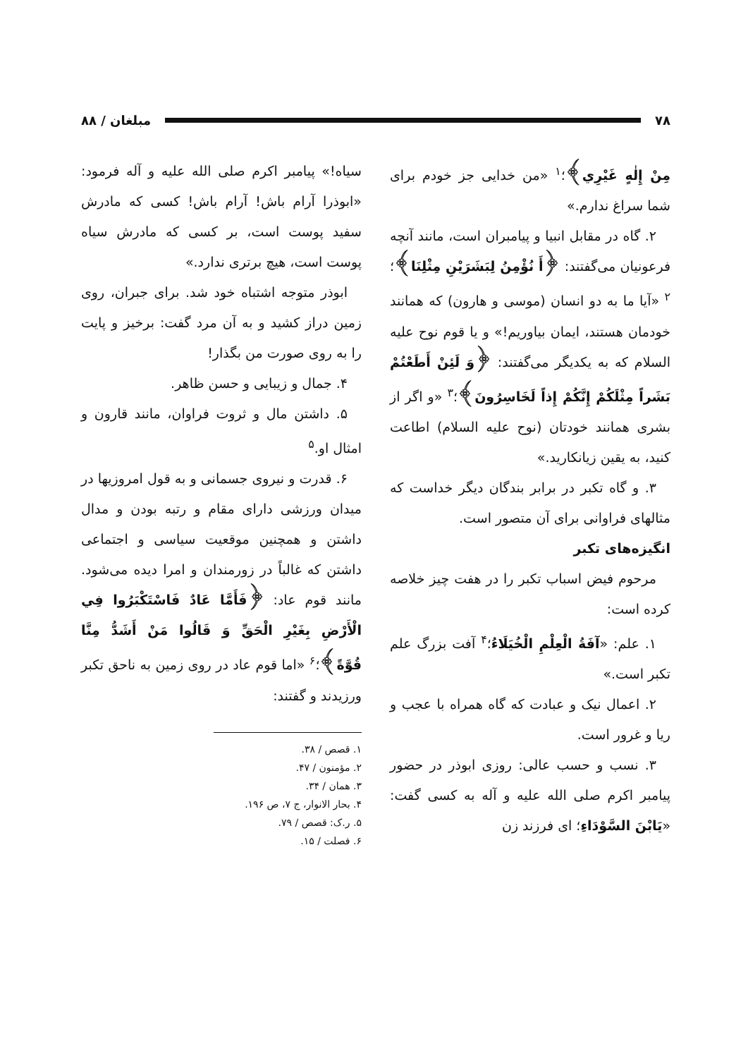۷۸ مبلغان / ۸۸
مِنْ إِلٰهٍ غَيْرِي﴾؛<sup>۱</sup> «من خدایی جز خودم برای شما سراغ ندارم.»
۲. گاه در مقابل انبیا و پیامبران است، مانند آنچه فرعونیان می‌گفتند: ﴿أَ نُؤْمِنُ لِبَشَرَيْنِ مِثْلِنَا﴾؛<sup>۲</sup> «آیا ما به دو انسان (موسی و هارون) که همانند خودمان هستند، ایمان بیاوریم!» و یا قوم نوح علیه السلام که به یکدیگر می‌گفتند: ﴿وَ لَئِنْ أَطَعْتُمْ بَشَراً مِثْلَكُمْ إِنَّكُمْ إِذاً لَخَاسِرُونَ﴾؛<sup>۳</sup> «و اگر از بشری همانند خودتان (نوح علیه السلام) اطاعت کنید، به یقین زیانکارید.»
۳. و گاه تکبر در برابر بندگان دیگر خداست که مثالهای فراوانی برای آن متصور است.
انگیزه‌های تکبر
مرحوم فیض اسباب تکبر را در هفت چیز خلاصه کرده است:
۱. علم: «آفَةُ الْعِلْمِ الْخُيَلَاءُ؛<sup>۴</sup> آفت بزرگ علم تکبر است.»
۲. اعمال نیک و عبادت که گاه همراه با عجب و ریا و غرور است.
۳. نسب و حسب عالی: روزی ابوذر در حضور پیامبر اکرم صلی الله علیه و آله به کسی گفت: «يَابْنَ السَّوْدَاءِ؛ ای فرزند زن
سیاه!» پیامبر اکرم صلی الله علیه و آله فرمود: «ابوذرا آرام باش! آرام باش! کسی که مادرش سفید پوست است، بر کسی که مادرش سیاه پوست است، هیچ برتری ندارد.»
ابوذر متوجه اشتباه خود شد. برای جبران، روی زمین دراز کشید و به آن مرد گفت: برخیز و پایت را به روی صورت من بگذار!
۴. جمال و زیبایی و حسن ظاهر.
۵. داشتن مال و ثروت فراوان، مانند قارون و امثال او.<sup>۵</sup>
۶. قدرت و نیروی جسمانی و به قول امروزیها در میدان ورزشی دارای مقام و رتبه بودن و مدال داشتن و همچنین موقعیت سیاسی و اجتماعی داشتن که غالباً در زورمندان و امرا دیده می‌شود. مانند قوم عاد: ﴿فَأَمَّا عَادٌ فَاسْتَكْبَرُوا فِي الْأَرْضِ بِغَيْرِ الْحَقِّ وَ قَالُوا مَنْ أَشَدُّ مِنَّا قُوَّةً﴾؛<sup>۶</sup> «اما قوم عاد در روی زمین به ناحق تکبر ورزیدند و گفتند:
۱. قصص / ۳۸.
۲. مؤمنون / ۴۷.
۳. همان / ۳۴.
۴. بحار الانوار، ج ۷، ص ۱۹۶.
۵. ر.ک: قصص / ۷۹.
۶. فصلت / ۱۵.